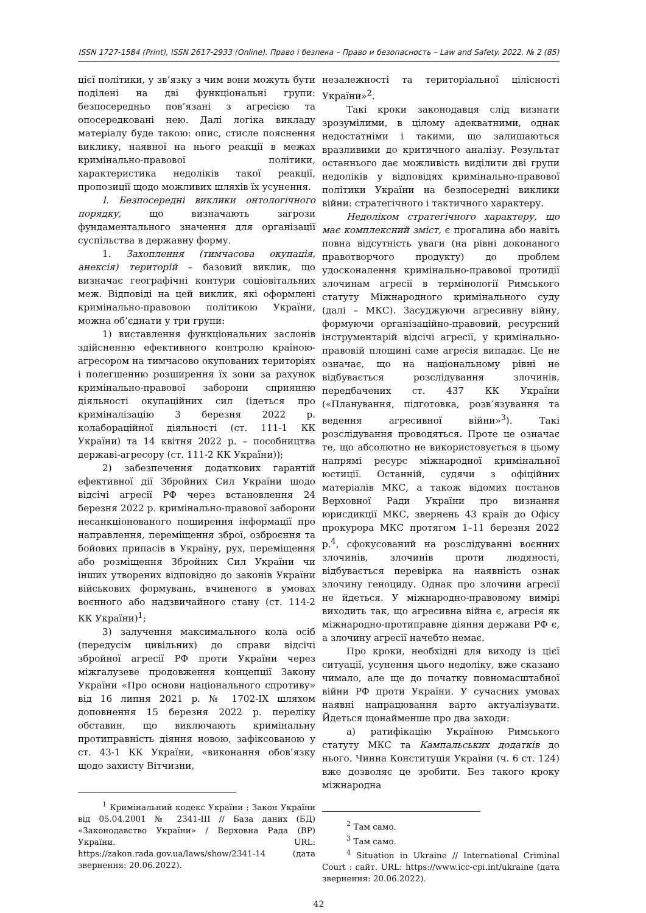ISSN 1727-1584 (Print), ISSN 2617-2933 (Online). Право і безпека – Право и безопасность – Law and Safety. 2022. № 2 (85)
цієї політики, у зв’язку з чим вони можуть бути поділені на дві функціональні групи: безпосередньо пов’язані з агресією та опосередковані нею. Далі логіка викладу матеріалу буде такою: опис, стисле пояснення виклику, наявної на нього реакції в межах кримінально-правової політики, характеристика недоліків такої реакції, пропозиції щодо можливих шляхів їх усунення.
І. Безпосередні виклики онтологічного порядку, що визначають загрози фундаментального значення для організації суспільства в державну форму.
1. Захоплення (тимчасова окупація, анексія) територій – базовий виклик, що визначає географічні контури соціовітальних меж. Відповіді на цей виклик, які оформлені кримінально-правовою політикою України, можна об’єднати у три групи:
1) виставлення функціональних заслонів здійсненню ефективного контролю країною-агресором на тимчасово окупованих територіях і полегшенню розширення їх зони за рахунок кримінально-правової заборони сприянню діяльності окупаційних сил (ідеться про криміналізацію 3 березня 2022 р. колабораційної діяльності (ст. 111-1 КК України) та 14 квітня 2022 р. – пособництва державі-агресору (ст. 111-2 КК України));
2) забезпечення додаткових гарантій ефективної дії Збройних Сил України щодо відсічі агресії РФ через встановлення 24 березня 2022 р. кримінально-правової заборони несанкціонованого поширення інформації про направлення, переміщення зброї, озброєння та бойових припасів в Україну, рух, переміщення або розміщення Збройних Сил України чи інших утворених відповідно до законів України військових формувань, вчиненого в умовах воєнного або надзвичайного стану (ст. 114-2 КК України)<sup>1</sup>;
3) залучення максимального кола осіб (передусім цивільних) до справи відсічі збройної агресії РФ проти України через міжгалузеве продовження концепції Закону України «Про основи національного спротиву» від 16 липня 2021 р. № 1702-IX шляхом доповнення 15 березня 2022 р. переліку обставин, що виключають кримінальну протиправність діяння новою, зафіксованою у ст. 43-1 КК України, «виконання обов’язку щодо захисту Вітчизни,
<sup>1</sup> Кримінальний кодекс України : Закон України від 05.04.2001 № 2341-III // База даних (БД) «Законодавство України» / Верховна Рада (ВР) України. URL: https://zakon.rada.gov.ua/laws/show/2341-14 (дата звернення: 20.06.2022).
незалежності та територіальної цілісності України»<sup>2</sup>.
Такі кроки законодавця слід визнати зрозумілими, в цілому адекватними, однак недостатніми і такими, що залишаються вразливими до критичного аналізу. Результат останнього дає можливість виділити дві групи недоліків у відповідях кримінально-правової політики України на безпосередні виклики війни: стратегічного і тактичного характеру.
Недоліком стратегічного характеру, що має комплексний зміст, є прогалина або навіть повна відсутність уваги (на рівні доконаного правотворчого продукту) до проблем удосконалення кримінально-правової протидії злочинам агресії в термінології Римського статуту Міжнародного кримінального суду (далі – МКС). Засуджуючи агресивну війну, формуючи організаційно-правовий, ресурсний інструментарій відсічі агресії, у кримінально-правовій площині саме агресія випадає. Це не означає, що на національному рівні не відбувається розслідування злочинів, передбачених ст. 437 КК України («Планування, підготовка, розв’язування та ведення агресивної війни»<sup>3</sup>). Такі розслідування проводяться. Проте це означає те, що абсолютно не використовується в цьому напрямі ресурс міжнародної кримінальної юстиції. Останній, судячи з офіційних матеріалів МКС, а також відомих постанов Верховної Ради України про визнання юрисдикції МКС, звернень 43 країн до Офісу прокурора МКС протягом 1–11 березня 2022 р.<sup>4</sup>, сфокусований на розслідуванні воєнних злочинів, злочинів проти людяності, відбувається перевірка на наявність ознак злочину геноциду. Однак про злочини агресії не йдеться. У міжнародно-правовому вимірі виходить так, що агресивна війна є, агресія як міжнародно-протиправне діяння держави РФ є, а злочину агресії начебто немає.
Про кроки, необхідні для виходу із цієї ситуації, усунення цього недоліку, вже сказано чимало, але ще до початку повномасштабної війни РФ проти України. У сучасних умовах наявні напрацювання варто актуалізувати. Йдеться щонайменше про два заходи:
а) ратифікацію Україною Римського статуту МКС та Кампальських додатків до нього. Чинна Конституція України (ч. 6 ст. 124) вже дозволяє це зробити. Без такого кроку міжнародна
<sup>2</sup> Там само.
<sup>3</sup> Там само.
<sup>4</sup> Situation in Ukraine // International Criminal Court : сайт. URL: https://www.icc-cpi.int/ukraine (дата звернення: 20.06.2022).
42